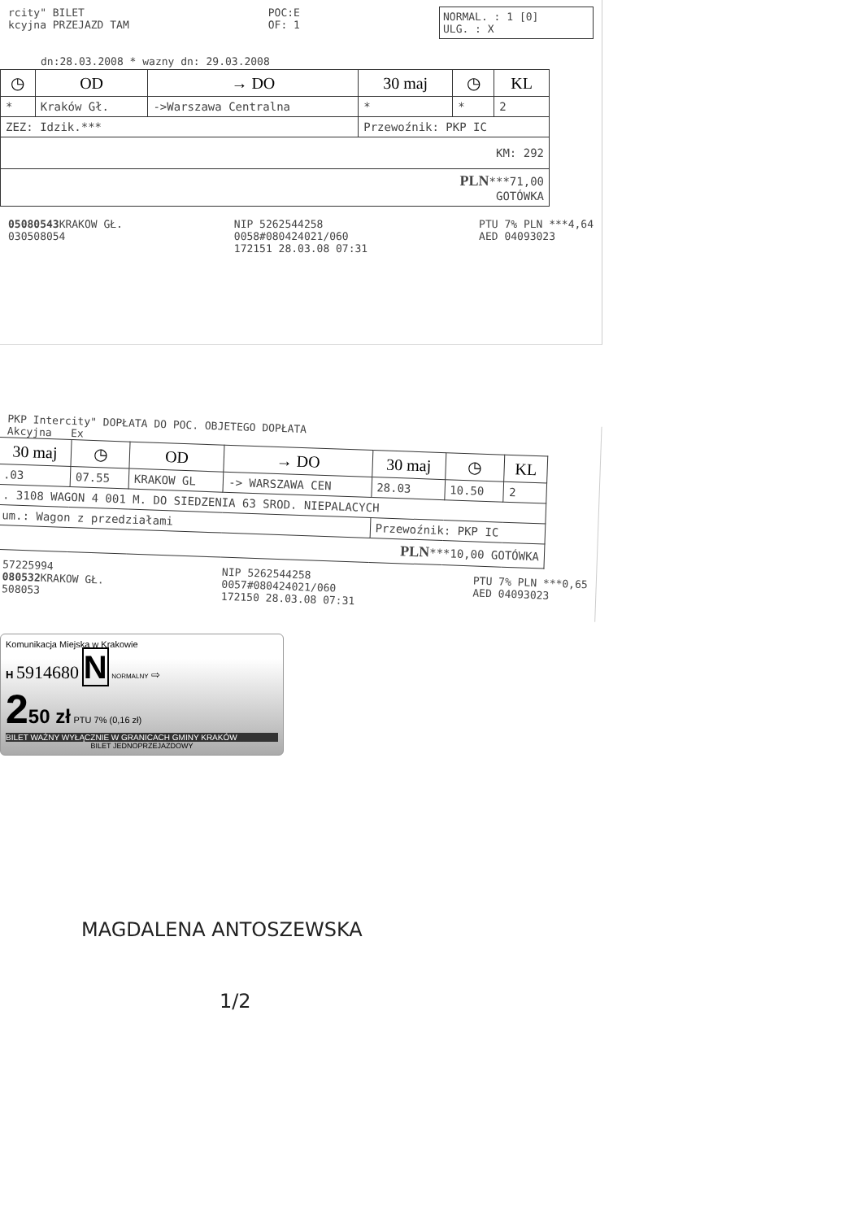rcity" BILET
kcyjna PRZEJAZD TAM POC:E
OF: 1 NORMAL. : 1 [0]
ULG. : X
dn:28.03.2008 * wazny dn: 29.03.2008
| ◷ | OD | → DO | 30 maj | ◷ | KL |
| --- | --- | --- | --- | --- | --- |
| * | Kraków Gł. | ->Warszawa Centralna | * | * | 2 |
| ZEZ: Idzik.*** | | | Przewoźnik: PKP IC | | |
| KM: 292 | | | | | |
| PLN ***71,00 GOTÓWKA | | | | | |
05080543 KRAKOW GŁ.
030508054 NIP 5262544258
0058#080424021/060
172151 28.03.08 07:31 PTU 7% PLN ***4,64
AED 04093023
PKP Intercity" DOPŁATA DO POC. OBJETEGO DOPŁATA
Akcyjna Ex
| 30 maj | ◷ | OD | → DO | 30 maj | ◷ | KL |
| --- | --- | --- | --- | --- | --- | --- |
| .03 | 07.55 | KRAKOW GL | -> WARSZAWA CEN | 28.03 | 10.50 | 2 |
| . 3108 WAGON 4 001 M. DO SIEDZENIA 63 SROD. NIEPALACYCH | | | | | | |
| um.: Wagon z przedziałami | | | | Przewoźnik: PKP IC | | |
| PLN ***10,00 GOTÓWKA | | | | | | |
57225994
080532 KRAKOW GŁ.
508053 NIP 5262544258
0057#080424021/060
172150 28.03.08 07:31 PTU 7% PLN ***0,65
AED 04093023
Komunikacja Miejska w Krakowie
H 5914680 N NORMALNY ⇨
250 zł PTU 7% (0,16 zł)
BILET WAŻNY WYŁĄCZNIE W GRANICACH GMINY KRAKÓW
BILET JEDNOPRZEJAZDOWY
MAGDALENA ANTOSZEWSKA
1/2